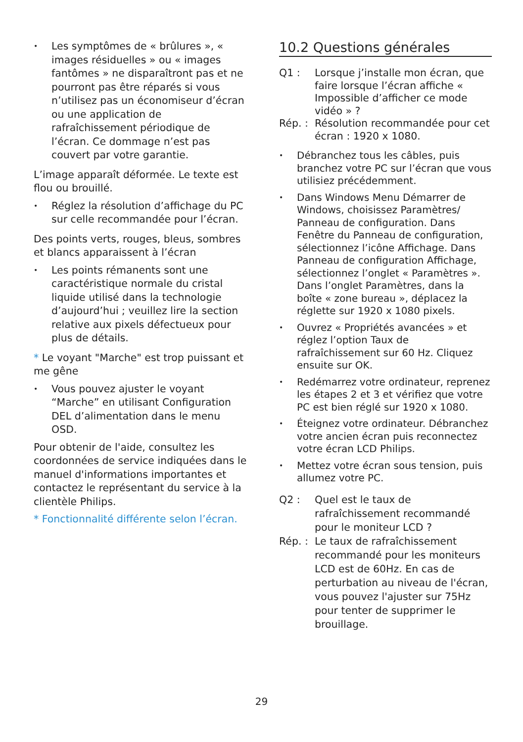•
Les symptômes de « brûlures », « images résiduelles » ou « images fantômes » ne disparaîtront pas et ne pourront pas être réparés si vous n’utilisez pas un économiseur d’écran ou une application de rafraîchissement périodique de l’écran. Ce dommage n’est pas couvert par votre garantie.
L’image apparaît déformée. Le texte est flou ou brouillé.
•
Réglez la résolution d’affichage du PC sur celle recommandée pour l’écran.
Des points verts, rouges, bleus, sombres et blancs apparaissent à l’écran
•
Les points rémanents sont une caractéristique normale du cristal liquide utilisé dans la technologie d’aujourd’hui ; veuillez lire la section relative aux pixels défectueux pour plus de détails.
* Le voyant "Marche" est trop puissant et me gêne
•
Vous pouvez ajuster le voyant “Marche” en utilisant Configuration DEL d’alimentation dans le menu OSD.
Pour obtenir de l'aide, consultez les coordonnées de service indiquées dans le manuel d'informations importantes et contactez le représentant du service à la clientèle Philips.
* Fonctionnalité différente selon l’écran.
10.2 Questions générales
Q1 : Lorsque j’installe mon écran, que faire lorsque l’écran affiche « Impossible d’afficher ce mode vidéo » ?
Rép. : Résolution recommandée pour cet écran : 1920 x 1080.
•
Débranchez tous les câbles, puis branchez votre PC sur l’écran que vous utilisiez précédemment.
•
Dans Windows Menu Démarrer de Windows, choisissez Paramètres/ Panneau de configuration. Dans Fenêtre du Panneau de configuration, sélectionnez l’icône Affichage. Dans Panneau de configuration Affichage, sélectionnez l’onglet « Paramètres ». Dans l’onglet Paramètres, dans la boîte « zone bureau », déplacez la réglette sur 1920 x 1080 pixels.
•
Ouvrez « Propriétés avancées » et réglez l’option Taux de rafraîchissement sur 60 Hz. Cliquez ensuite sur OK.
•
Redémarrez votre ordinateur, reprenez les étapes 2 et 3 et vérifiez que votre PC est bien réglé sur 1920 x 1080.
•
Éteignez votre ordinateur. Débranchez votre ancien écran puis reconnectez votre écran LCD Philips.
•
Mettez votre écran sous tension, puis allumez votre PC.
Q2 : Quel est le taux de rafraîchissement recommandé pour le moniteur LCD ?
Rép. : Le taux de rafraîchissement recommandé pour les moniteurs LCD est de 60Hz. En cas de perturbation au niveau de l'écran, vous pouvez l'ajuster sur 75Hz pour tenter de supprimer le brouillage.
29